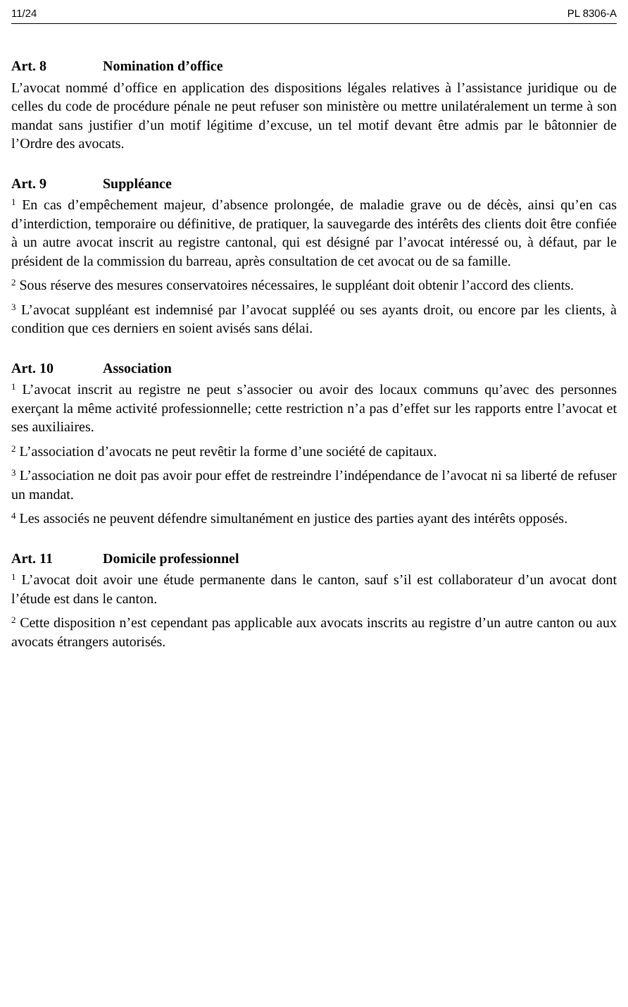11/24 PL 8306-A
Art. 8 Nomination d’office
L’avocat nommé d’office en application des dispositions légales relatives à l’assistance juridique ou de celles du code de procédure pénale ne peut refuser son ministère ou mettre unilatéralement un terme à son mandat sans justifier d’un motif légitime d’excuse, un tel motif devant être admis par le bâtonnier de l’Ordre des avocats.
Art. 9 Suppléance
<sup>1</sup> En cas d’empêchement majeur, d’absence prolongée, de maladie grave ou de décès, ainsi qu’en cas d’interdiction, temporaire ou définitive, de pratiquer, la sauvegarde des intérêts des clients doit être confiée à un autre avocat inscrit au registre cantonal, qui est désigné par l’avocat intéressé ou, à défaut, par le président de la commission du barreau, après consultation de cet avocat ou de sa famille.
<sup>2</sup> Sous réserve des mesures conservatoires nécessaires, le suppléant doit obtenir l’accord des clients.
<sup>3</sup> L’avocat suppléant est indemnisé par l’avocat suppléé ou ses ayants droit, ou encore par les clients, à condition que ces derniers en soient avisés sans délai.
Art. 10 Association
<sup>1</sup> L’avocat inscrit au registre ne peut s’associer ou avoir des locaux communs qu’avec des personnes exerçant la même activité professionnelle; cette restriction n’a pas d’effet sur les rapports entre l’avocat et ses auxiliaires.
<sup>2</sup> L’association d’avocats ne peut revêtir la forme d’une société de capitaux.
<sup>3</sup> L’association ne doit pas avoir pour effet de restreindre l’indépendance de l’avocat ni sa liberté de refuser un mandat.
<sup>4</sup> Les associés ne peuvent défendre simultanément en justice des parties ayant des intérêts opposés.
Art. 11 Domicile professionnel
<sup>1</sup> L’avocat doit avoir une étude permanente dans le canton, sauf s’il est collaborateur d’un avocat dont l’étude est dans le canton.
<sup>2</sup> Cette disposition n’est cependant pas applicable aux avocats inscrits au registre d’un autre canton ou aux avocats étrangers autorisés.